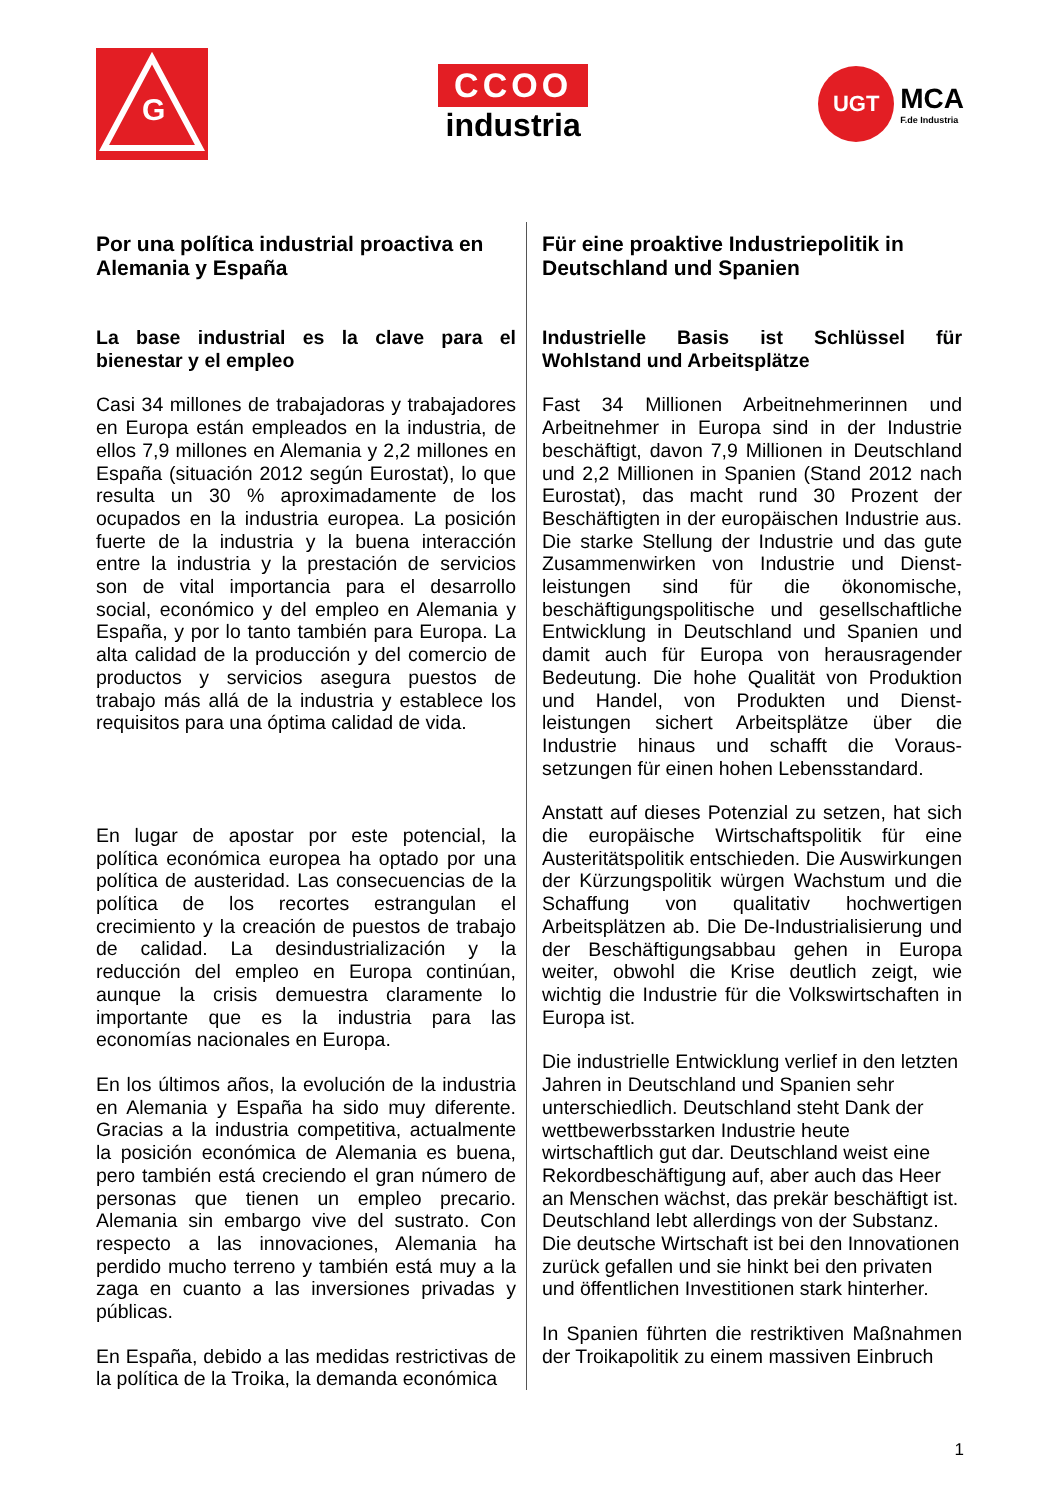G
CCOO
industria
UGT
MCA
F.de Industria
Por una política industrial proactiva en Alemania y España
La base industrial es la clave para el bienestar y el empleo
Casi 34 millones de trabajadoras y trabajadores en Europa están empleados en la industria, de ellos 7,9 millones en Alemania y 2,2 millones en España (situación 2012 según Eurostat), lo que resulta un 30 % aproximadamente de los ocupados en la industria europea. La posición fuerte de la industria y la buena interacción entre la industria y la prestación de servicios son de vital importancia para el desarrollo social, económico y del empleo en Alemania y España, y por lo tanto también para Europa. La alta calidad de la producción y del comercio de productos y servicios asegura puestos de trabajo más allá de la industria y establece los requisitos para una óptima calidad de vida.
En lugar de apostar por este potencial, la política económica europea ha optado por una política de austeridad. Las consecuencias de la política de los recortes estrangulan el crecimiento y la creación de puestos de trabajo de calidad. La desindustrialización y la reducción del empleo en Europa continúan, aunque la crisis demuestra claramente lo importante que es la industria para las economías nacionales en Europa.
En los últimos años, la evolución de la industria en Alemania y España ha sido muy diferente. Gracias a la industria competitiva, actualmente la posición económica de Alemania es buena, pero también está creciendo el gran número de personas que tienen un empleo precario. Alemania sin embargo vive del sustrato. Con respecto a las innovaciones, Alemania ha perdido mucho terreno y también está muy a la zaga en cuanto a las inversiones privadas y públicas.
En España, debido a las medidas restrictivas de la política de la Troika, la demanda económica
Für eine proaktive Industriepolitik in Deutschland und Spanien
Industrielle Basis ist Schlüssel für Wohlstand und Arbeitsplätze
Fast 34 Millionen Arbeitnehmerinnen und Arbeitnehmer in Europa sind in der Industrie beschäftigt, davon 7,9 Millionen in Deutschland und 2,2 Millionen in Spanien (Stand 2012 nach Eurostat), das macht rund 30 Prozent der Beschäftigten in der europäischen Industrie aus. Die starke Stellung der Industrie und das gute Zusammenwirken von Industrie und Dienst-leistungen sind für die ökonomische, beschäftigungspolitische und gesellschaftliche Entwicklung in Deutschland und Spanien und damit auch für Europa von herausragender Bedeutung. Die hohe Qualität von Produktion und Handel, von Produkten und Dienst-leistungen sichert Arbeitsplätze über die Industrie hinaus und schafft die Voraus-setzungen für einen hohen Lebensstandard.
Anstatt auf dieses Potenzial zu setzen, hat sich die europäische Wirtschaftspolitik für eine Austeritätspolitik entschieden. Die Auswirkungen der Kürzungspolitik würgen Wachstum und die Schaffung von qualitativ hochwertigen Arbeitsplätzen ab. Die De-Industrialisierung und der Beschäftigungsabbau gehen in Europa weiter, obwohl die Krise deutlich zeigt, wie wichtig die Industrie für die Volkswirtschaften in Europa ist.
Die industrielle Entwicklung verlief in den letzten Jahren in Deutschland und Spanien sehr unterschiedlich. Deutschland steht Dank der wettbewerbsstarken Industrie heute wirtschaftlich gut dar. Deutschland weist eine Rekordbeschäftigung auf, aber auch das Heer an Menschen wächst, das prekär beschäftigt ist. Deutschland lebt allerdings von der Substanz. Die deutsche Wirtschaft ist bei den Innovationen zurück gefallen und sie hinkt bei den privaten und öffentlichen Investitionen stark hinterher.
In Spanien führten die restriktiven Maßnahmen der Troikapolitik zu einem massiven Einbruch
1